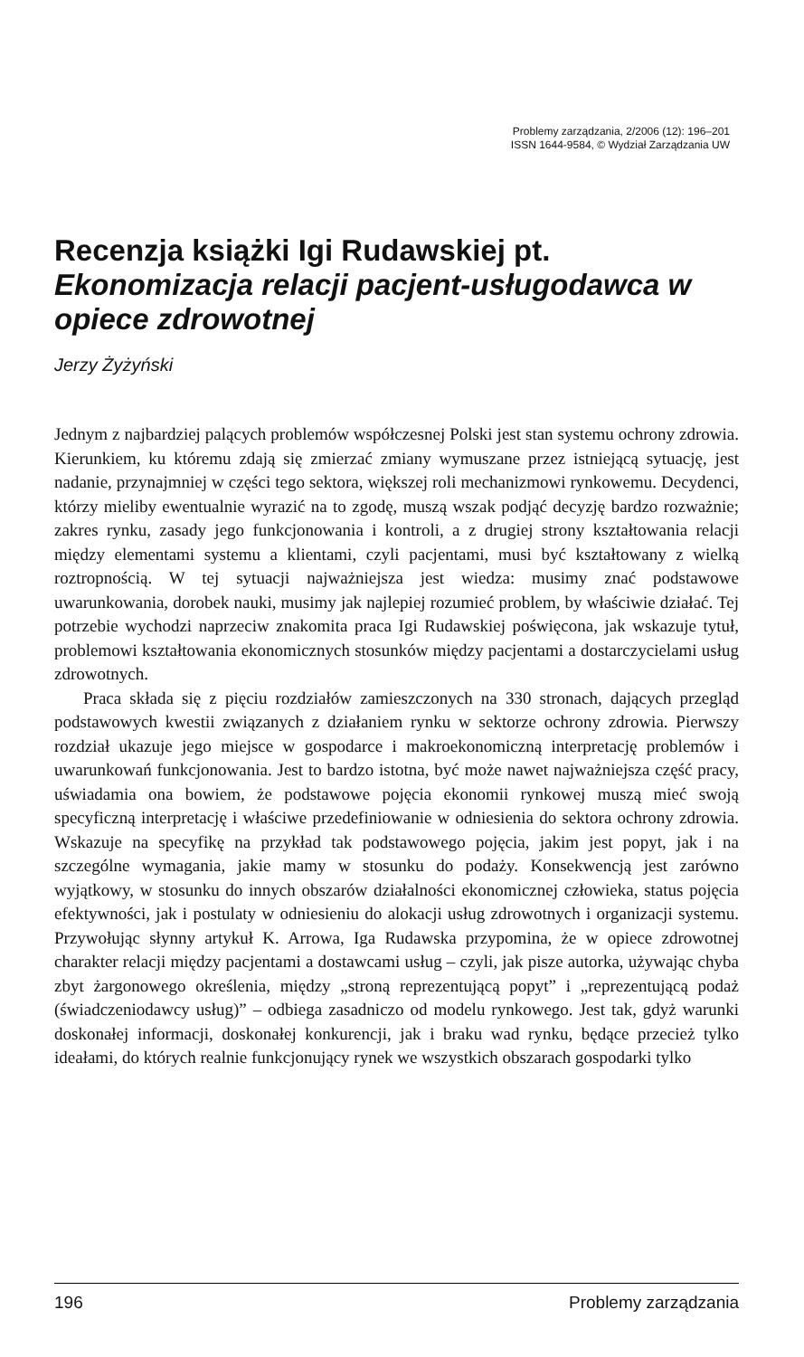Problemy zarządzania, 2/2006 (12): 196–201
ISSN 1644-9584, © Wydział Zarządzania UW
Recenzja książki Igi Rudawskiej pt.
Ekonomizacja relacji pacjent-usługodawca w opiece zdrowotnej
Jerzy Żyżyński
Jednym z najbardziej palących problemów współczesnej Polski jest stan systemu ochrony zdrowia. Kierunkiem, ku któremu zdają się zmierzać zmiany wymuszane przez istniejącą sytuację, jest nadanie, przynajmniej w części tego sektora, większej roli mechanizmowi rynkowemu. Decydenci, którzy mieliby ewentualnie wyrazić na to zgodę, muszą wszak podjąć decyzję bardzo rozważnie; zakres rynku, zasady jego funkcjonowania i kontroli, a z drugiej strony kształtowania relacji między elementami systemu a klientami, czyli pacjentami, musi być kształtowany z wielką roztropnością. W tej sytuacji najważniejsza jest wiedza: musimy znać podstawowe uwarunkowania, dorobek nauki, musimy jak najlepiej rozumieć problem, by właściwie działać. Tej potrzebie wychodzi naprzeciw znakomita praca Igi Rudawskiej poświęcona, jak wskazuje tytuł, problemowi kształtowania ekonomicznych stosunków między pacjentami a dostarczycielami usług zdrowotnych.
Praca składa się z pięciu rozdziałów zamieszczonych na 330 stronach, dających przegląd podstawowych kwestii związanych z działaniem rynku w sektorze ochrony zdrowia. Pierwszy rozdział ukazuje jego miejsce w gospodarce i makroekonomiczną interpretację problemów i uwarunkowań funkcjonowania. Jest to bardzo istotna, być może nawet najważniejsza część pracy, uświadamia ona bowiem, że podstawowe pojęcia ekonomii rynkowej muszą mieć swoją specyficzną interpretację i właściwe przedefiniowanie w odniesienia do sektora ochrony zdrowia. Wskazuje na specyfikę na przykład tak podstawowego pojęcia, jakim jest popyt, jak i na szczególne wymagania, jakie mamy w stosunku do podaży. Konsekwencją jest zarówno wyjątkowy, w stosunku do innych obszarów działalności ekonomicznej człowieka, status pojęcia efektywności, jak i postulaty w odniesieniu do alokacji usług zdrowotnych i organizacji systemu. Przywołując słynny artykuł K. Arrowa, Iga Rudawska przypomina, że w opiece zdrowotnej charakter relacji między pacjentami a dostawcami usług – czyli, jak pisze autorka, używając chyba zbyt żargonowego określenia, między „stroną reprezentującą popyt” i „reprezentującą podaż (świadczeniodawcy usług)” – odbiega zasadniczo od modelu rynkowego. Jest tak, gdyż warunki doskonałej informacji, doskonałej konkurencji, jak i braku wad rynku, będące przecież tylko ideałami, do których realnie funkcjonujący rynek we wszystkich obszarach gospodarki tylko
196 Problemy zarządzania